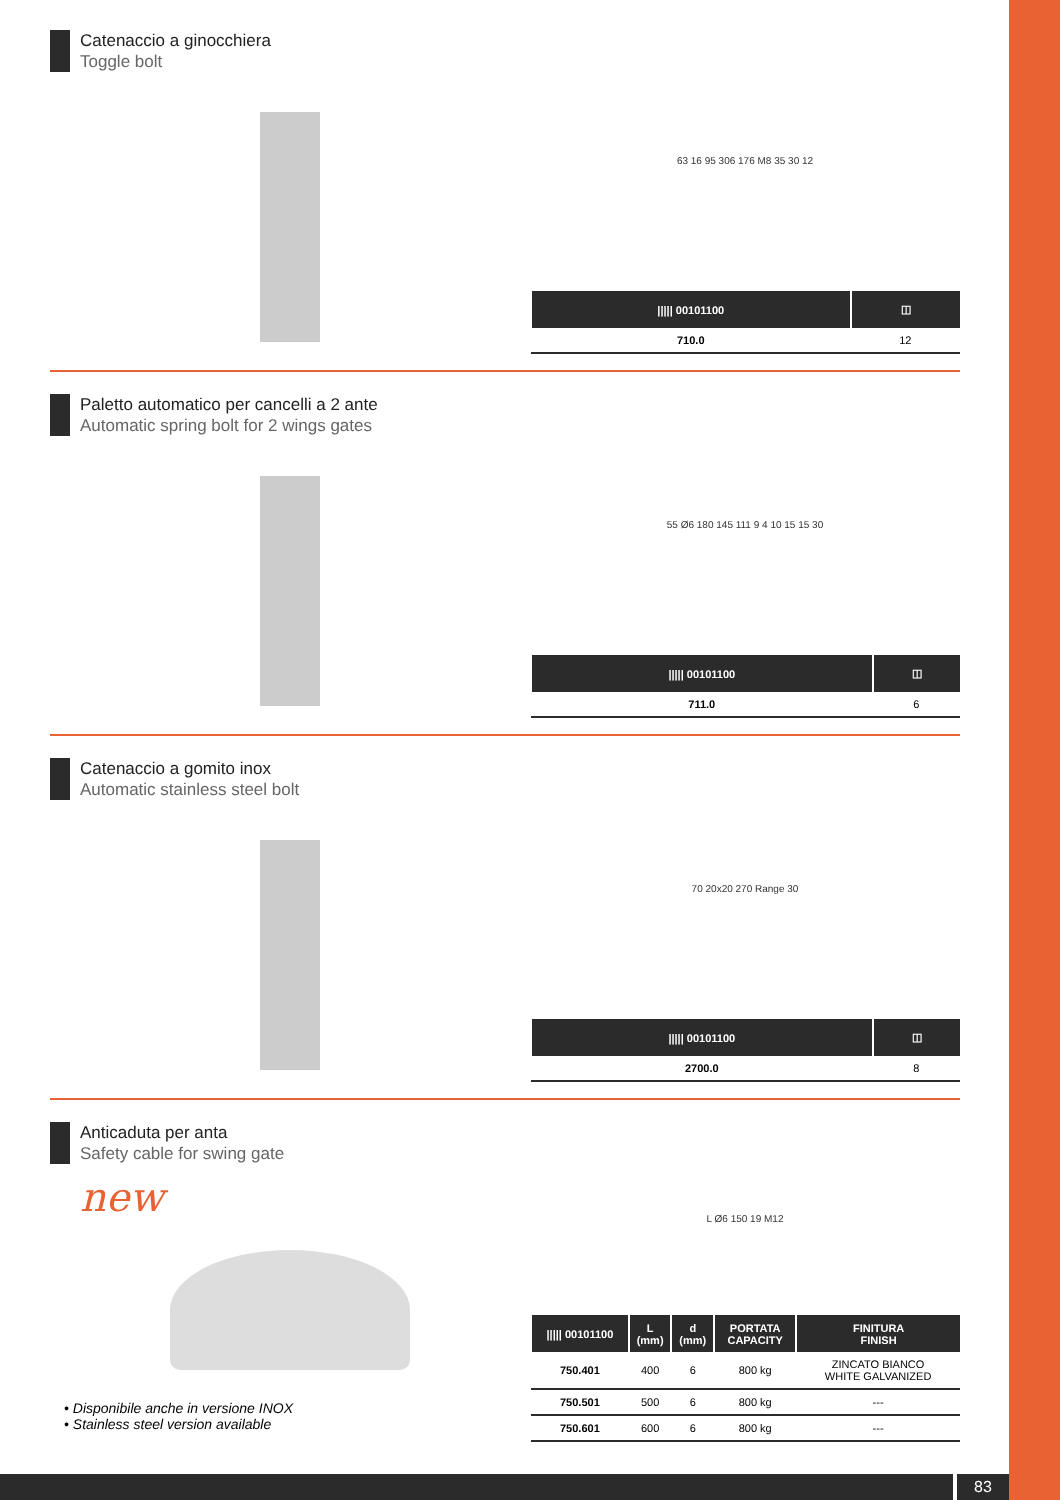Catenaccio a ginocchiera
Toggle bolt
63 16 95 306 176 M8 35 30 12
| ///// 00101100 | ◫ |
| --- | --- |
| 710.0 | 12 |
Paletto automatico per cancelli a 2 ante
Automatic spring bolt for 2 wings gates
55 Ø6 180 145 111 9 4 10 15 15 30
| ///// 00101100 | ◫ |
| --- | --- |
| 711.0 | 6 |
Catenaccio a gomito inox
Automatic stainless steel bolt
70 20x20 270 Range 30
| ///// 00101100 | ◫ |
| --- | --- |
| 2700.0 | 8 |
Anticaduta per anta
Safety cable for swing gate
new
• Disponibile anche in versione INOX
• Stainless steel version available
L Ø6 150 19 M12
| ///// 00101100 | L (mm) | d (mm) | PORTATA CAPACITY | FINITURA FINISH |
| --- | --- | --- | --- | --- |
| 750.401 | 400 | 6 | 800 kg | ZINCATO BIANCO WHITE GALVANIZED |
| 750.501 | 500 | 6 | 800 kg | --- |
| 750.601 | 600 | 6 | 800 kg | --- |
83